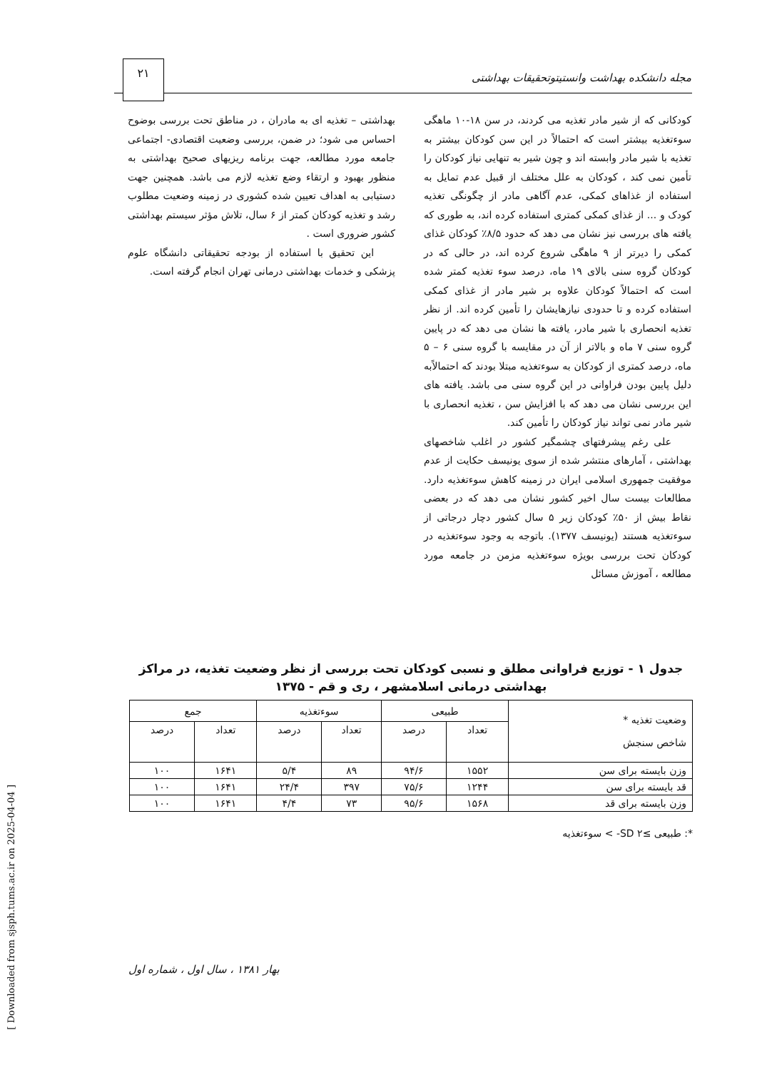مجله دانشکده بهداشت وانستیتوتحقیقات بهداشتی
۲۱
کودکانی که از شیر مادر تغذیه می کردند، در سن ۱۸-۱۰ ماهگی سوءتغذیه بیشتر است که احتمالاً در این سن کودکان بیشتر به تغذیه با شیر مادر وابسته اند و چون شیر به تنهایی نیاز کودکان را تأمین نمی کند ، کودکان به علل مختلف از قبیل عدم تمایل به استفاده از غذاهای کمکی، عدم آگاهی مادر از چگونگی تغذیه کودک و ... از غذای کمکی کمتری استفاده کرده اند، به طوری که یافته های بررسی نیز نشان می دهد که حدود ۸/۵٪ کودکان غذای کمکی را دیرتر از ۹ ماهگی شروع کرده اند، در حالی که در کودکان گروه سنی بالای ۱۹ ماه، درصد سوء تغذیه کمتر شده است که احتمالاً کودکان علاوه بر شیر مادر از غذای کمکی استفاده کرده و تا حدودی نیازهایشان را تأمین کرده اند. از نظر تغذیه انحصاری با شیر مادر، یافته ها نشان می دهد که در پایین گروه سنی ۷ ماه و بالاتر از آن در مقایسه با گروه سنی ۶ – ۵ ماه، درصد کمتری از کودکان به سوءتغذیه مبتلا بودند که احتمالاًبه دلیل پایین بودن فراوانی در این گروه سنی می باشد. یافته های این بررسی نشان می دهد که با افزایش سن ، تغذیه انحصاری با شیر مادر نمی تواند نیاز کودکان را تأمین کند.
علی رغم پیشرفتهای چشمگیر کشور در اغلب شاخصهای بهداشتی ، آمارهای منتشر شده از سوی یونیسف حکایت از عدم موفقیت جمهوری اسلامی ایران در زمینه کاهش سوءتغذیه دارد. مطالعات بیست سال اخیر کشور نشان می دهد که در بعضی نقاط بیش از ۵۰٪ کودکان زیر ۵ سال کشور دچار درجاتی از سوءتغذیه هستند (یونیسف ۱۳۷۷). باتوجه به وجود سوءتغذیه در کودکان تحت بررسی بویژه سوءتغذیه مزمن در جامعه مورد مطالعه ، آموزش مسائل
بهداشتی – تغذیه ای به مادران ، در مناطق تحت بررسی بوضوح احساس می شود؛ در ضمن، بررسی وضعیت اقتصادی- اجتماعی جامعه مورد مطالعه، جهت برنامه ریزیهای صحیح بهداشتی به منظور بهبود و ارتقاء وضع تغذیه لازم می باشد. همچنین جهت دستیابی به اهداف تعیین شده کشوری در زمینه وضعیت مطلوب رشد و تغذیه کودکان کمتر از ۶ سال، تلاش مؤثر سیستم بهداشتی کشور ضروری است .
این تحقیق با استفاده از بودجه تحقیقاتی دانشگاه علوم پزشکی و خدمات بهداشتی درمانی تهران انجام گرفته است.
جدول ۱ - توزیع فراوانی مطلق و نسبی کودکان تحت بررسی از نظر وضعیت تغذیه، در مراکز بهداشتی درمانی اسلامشهر ، ری و قم - ۱۳۷۵
| وضعیت تغذیه * شاخص سنجش | طبیعی | | سوءتغذیه | | جمع | |
| --- | --- | --- | --- | --- | --- | --- |
| | تعداد | درصد | تعداد | درصد | تعداد | درصد |
| وزن بایسته برای سن | ۱۵۵۲ | ۹۴/۶ | ۸۹ | ۵/۴ | ۱۶۴۱ | ۱۰۰ |
| قد بایسته برای سن | ۱۲۴۴ | ۷۵/۶ | ۳۹۷ | ۲۴/۴ | ۱۶۴۱ | ۱۰۰ |
| وزن بایسته برای قد | ۱۵۶۸ | ۹۵/۶ | ۷۳ | ۴/۴ | ۱۶۴۱ | ۱۰۰ |
*: طبیعی ≥SD ۲- > سوءتغذیه
بهار ۱۳۸۱ ، سال اول ، شماره اول
[ Downloaded from sjsph.tums.ac.ir on 2025-04-04 ]